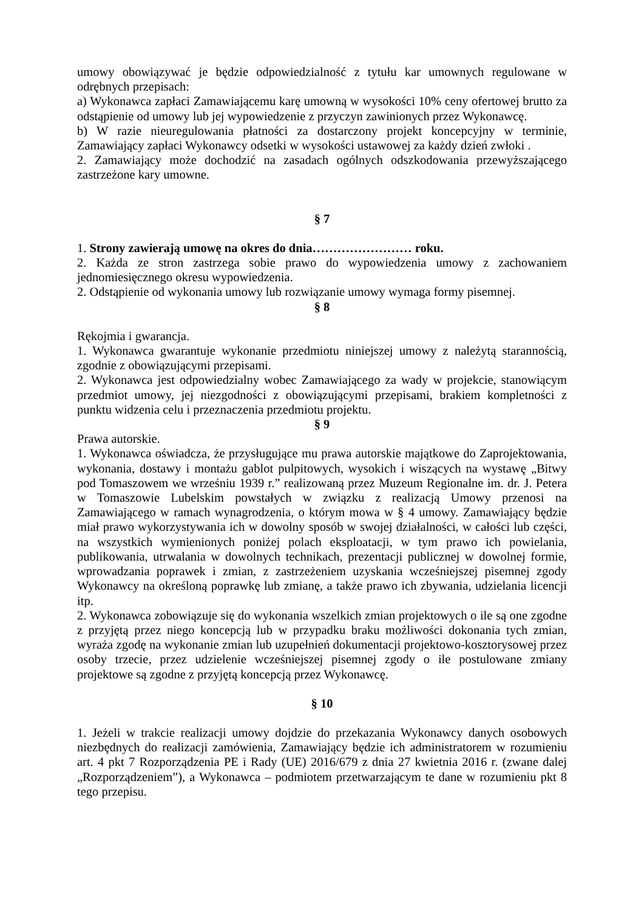umowy obowiązywać je będzie odpowiedzialność z tytułu kar umownych regulowane w odrębnych przepisach:
a) Wykonawca zapłaci Zamawiającemu karę umowną w wysokości 10% ceny ofertowej brutto za odstąpienie od umowy lub jej wypowiedzenie z przyczyn zawinionych przez Wykonawcę.
b) W razie nieuregulowania płatności za dostarczony projekt koncepcyjny w terminie, Zamawiający zapłaci Wykonawcy odsetki w wysokości ustawowej za każdy dzień zwłoki .
2. Zamawiający może dochodzić na zasadach ogólnych odszkodowania przewyższającego zastrzeżone kary umowne.
§ 7
1. Strony zawierają umowę na okres do dnia…………………… roku.
2. Każda ze stron zastrzega sobie prawo do wypowiedzenia umowy z zachowaniem jednomiesięcznego okresu wypowiedzenia.
2. Odstąpienie od wykonania umowy lub rozwiązanie umowy wymaga formy pisemnej.
§ 8
Rękojmia i gwarancja.
1. Wykonawca gwarantuje wykonanie przedmiotu niniejszej umowy z należytą starannością, zgodnie z obowiązującymi przepisami.
2. Wykonawca jest odpowiedzialny wobec Zamawiającego za wady w projekcie, stanowiącym przedmiot umowy, jej niezgodności z obowiązującymi przepisami, brakiem kompletności z punktu widzenia celu i przeznaczenia przedmiotu projektu.
§ 9
Prawa autorskie.
1. Wykonawca oświadcza, że przysługujące mu prawa autorskie majątkowe do Zaprojektowania, wykonania, dostawy i montażu gablot pulpitowych, wysokich i wiszących na wystawę „Bitwy pod Tomaszowem we wrześniu 1939 r.” realizowaną przez Muzeum Regionalne im. dr. J. Petera w Tomaszowie Lubelskim powstałych w związku z realizacją Umowy przenosi na Zamawiającego w ramach wynagrodzenia, o którym mowa w § 4 umowy. Zamawiający będzie miał prawo wykorzystywania ich w dowolny sposób w swojej działalności, w całości lub części, na wszystkich wymienionych poniżej polach eksploatacji, w tym prawo ich powielania, publikowania, utrwalania w dowolnych technikach, prezentacji publicznej w dowolnej formie, wprowadzania poprawek i zmian, z zastrzeżeniem uzyskania wcześniejszej pisemnej zgody Wykonawcy na określoną poprawkę lub zmianę, a także prawo ich zbywania, udzielania licencji itp.
2. Wykonawca zobowiązuje się do wykonania wszelkich zmian projektowych o ile są one zgodne z przyjętą przez niego koncepcją lub w przypadku braku możliwości dokonania tych zmian, wyraża zgodę na wykonanie zmian lub uzupełnień dokumentacji projektowo-kosztorysowej przez osoby trzecie, przez udzielenie wcześniejszej pisemnej zgody o ile postulowane zmiany projektowe są zgodne z przyjętą koncepcją przez Wykonawcę.
§ 10
1. Jeżeli w trakcie realizacji umowy dojdzie do przekazania Wykonawcy danych osobowych niezbędnych do realizacji zamówienia, Zamawiający będzie ich administratorem w rozumieniu art. 4 pkt 7 Rozporządzenia PE i Rady (UE) 2016/679 z dnia 27 kwietnia 2016 r. (zwane dalej „Rozporządzeniem”), a Wykonawca – podmiotem przetwarzającym te dane w rozumieniu pkt 8 tego przepisu.